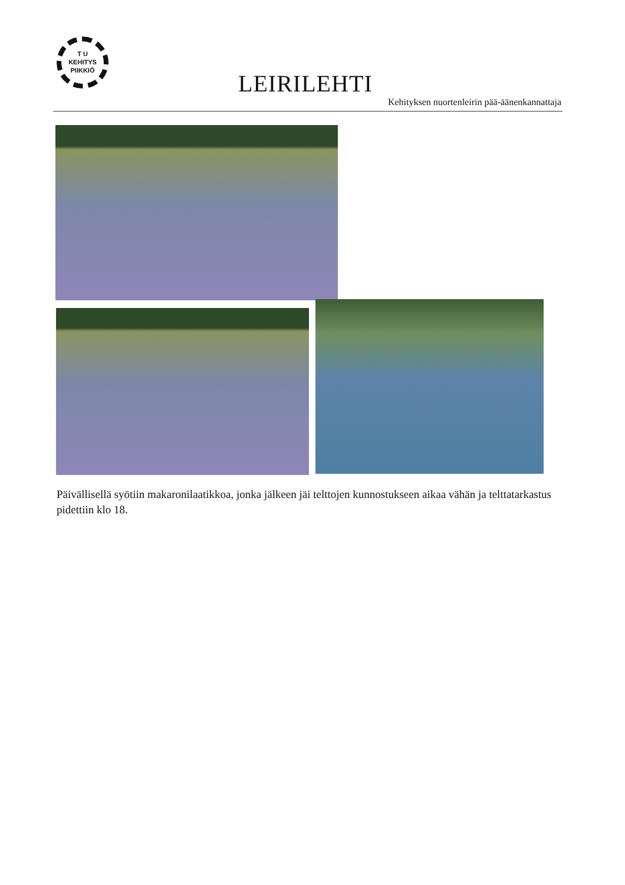T U
KEHITYS
PIIKKIÖ
LEIRILEHTI
Kehityksen nuortenleirin pää-äänenkannattaja
Päivällisellä syötiin makaronilaatikkoa, jonka jälkeen jäi telttojen kunnostukseen aikaa vähän ja telttatarkastus pidettiin klo 18.